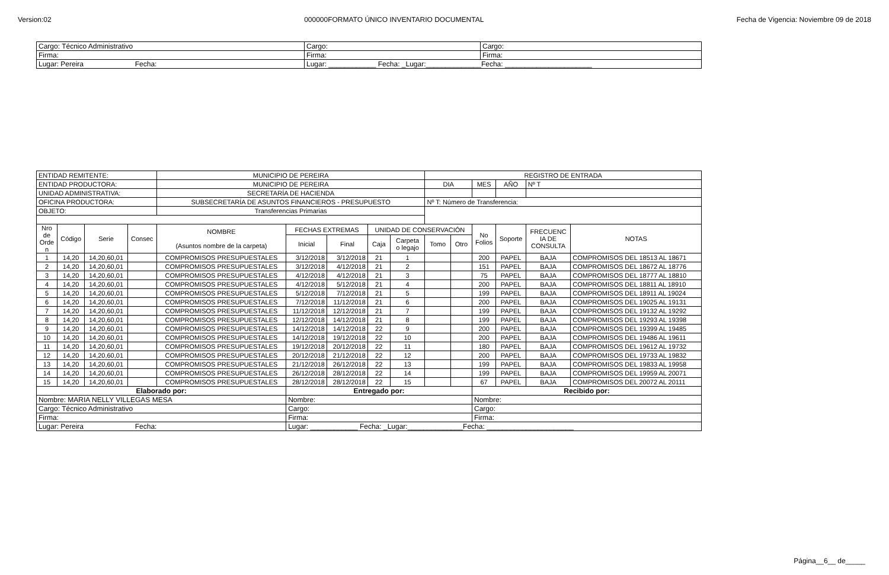Version:02 000000FORMATO ÚNICO INVENTARIO DOCUMENTAL Fecha de Vigencia: Noviembre 09 de 2018
| Cargo: Técnico Administrativo | Cargo: | Cargo: |
| Firma: | Firma: | Firma: |
| Lugar: Pereira Fecha: | Lugar: ____________ Fecha: _Lugar:______________Fecha: ______________________ | |
| ENTIDAD REMITENTE: | | | | MUNICIPIO DE PEREIRA | | | | | REGISTRO DE ENTRADA | | | | | |
| ENTIDAD PRODUCTORA: | | | | MUNICIPIO DE PEREIRA | | | | | DIA | | MES | AÑO | Nº T | |
| UNIDAD ADMINISTRATIVA: | | | | SECRETARÍA DE HACIENDA | | | | | | | | | | |
| OFICINA PRODUCTORA: | | | | SUBSECRETARÍA DE ASUNTOS FINANCIEROS - PRESUPUESTO | | | | | Nº T: Número de Transferencia: | | | | | |
| OBJETO: | | | | Transferencias Primarias | | | | | | | | | | |
| Nro de Orde n | Código | Serie | Consec | NOMBRE (Asuntos nombre de la carpeta) | FECHAS EXTREMAS | | UNIDAD DE CONSERVACIÓN | | | | No Folios | Soporte | FRECUENC IA DE CONSULTA | NOTAS |
| | | | | | Inicial | Final | Caja | Carpeta o legajo | Tomo | Otro | | | | |
| 1 | 14,20 | 14,20,60,01 | | COMPROMISOS PRESUPUESTALES | 3/12/2018 | 3/12/2018 | 21 | 1 | | | 200 | PAPEL | BAJA | COMPROMISOS DEL 18513 AL 18671 |
| 2 | 14,20 | 14,20,60,01 | | COMPROMISOS PRESUPUESTALES | 3/12/2018 | 4/12/2018 | 21 | 2 | | | 151 | PAPEL | BAJA | COMPROMISOS DEL 18672 AL 18776 |
| 3 | 14,20 | 14,20,60,01 | | COMPROMISOS PRESUPUESTALES | 4/12/2018 | 4/12/2018 | 21 | 3 | | | 75 | PAPEL | BAJA | COMPROMISOS DEL 18777 AL 18810 |
| 4 | 14,20 | 14,20,60,01 | | COMPROMISOS PRESUPUESTALES | 4/12/2018 | 5/12/2018 | 21 | 4 | | | 200 | PAPEL | BAJA | COMPROMISOS DEL 18811 AL 18910 |
| 5 | 14,20 | 14,20,60,01 | | COMPROMISOS PRESUPUESTALES | 5/12/2018 | 7/12/2018 | 21 | 5 | | | 199 | PAPEL | BAJA | COMPROMISOS DEL 18911 AL 19024 |
| 6 | 14,20 | 14,20,60,01 | | COMPROMISOS PRESUPUESTALES | 7/12/2018 | 11/12/2018 | 21 | 6 | | | 200 | PAPEL | BAJA | COMPROMISOS DEL 19025 AL 19131 |
| 7 | 14,20 | 14,20,60,01 | | COMPROMISOS PRESUPUESTALES | 11/12/2018 | 12/12/2018 | 21 | 7 | | | 199 | PAPEL | BAJA | COMPROMISOS DEL 19132 AL 19292 |
| 8 | 14,20 | 14,20,60,01 | | COMPROMISOS PRESUPUESTALES | 12/12/2018 | 14/12/2018 | 21 | 8 | | | 199 | PAPEL | BAJA | COMPROMISOS DEL 19293 AL 19398 |
| 9 | 14,20 | 14,20,60,01 | | COMPROMISOS PRESUPUESTALES | 14/12/2018 | 14/12/2018 | 22 | 9 | | | 200 | PAPEL | BAJA | COMPROMISOS DEL 19399 AL 19485 |
| 10 | 14,20 | 14,20,60,01 | | COMPROMISOS PRESUPUESTALES | 14/12/2018 | 19/12/2018 | 22 | 10 | | | 200 | PAPEL | BAJA | COMPROMISOS DEL 19486 AL 19611 |
| 11 | 14,20 | 14,20,60,01 | | COMPROMISOS PRESUPUESTALES | 19/12/2018 | 20/12/2018 | 22 | 11 | | | 180 | PAPEL | BAJA | COMPROMISOS DEL 19612 AL 19732 |
| 12 | 14,20 | 14,20,60,01 | | COMPROMISOS PRESUPUESTALES | 20/12/2018 | 21/12/2018 | 22 | 12 | | | 200 | PAPEL | BAJA | COMPROMISOS DEL 19733 AL 19832 |
| 13 | 14,20 | 14,20,60,01 | | COMPROMISOS PRESUPUESTALES | 21/12/2018 | 26/12/2018 | 22 | 13 | | | 199 | PAPEL | BAJA | COMPROMISOS DEL 19833 AL 19958 |
| 14 | 14,20 | 14,20,60,01 | | COMPROMISOS PRESUPUESTALES | 26/12/2018 | 28/12/2018 | 22 | 14 | | | 199 | PAPEL | BAJA | COMPROMISOS DEL 19959 AL 20071 |
| 15 | 14,20 | 14,20,60,01 | | COMPROMISOS PRESUPUESTALES | 28/12/2018 | 28/12/2018 | 22 | 15 | | | 67 | PAPEL | BAJA | COMPROMISOS DEL 20072 AL 20111 |
| Elaborado por: | | | | | Entregado por: | | | | | | Recibido por: | | | |
| Nombre: MARIA NELLY VILLEGAS MESA | | | | | Nombre: | | | | | | Nombre: | | | |
| Cargo: Técnico Administrativo | | | | | Cargo: | | | | | | Cargo: | | | |
| Firma: | | | | | Firma: | | | | | | Firma: | | | |
| Lugar: Pereira Fecha: | | | | | Lugar: ____________ Fecha: _Lugar:______________Fecha: ______________________ | | | | | | | | | |
Página__6__ de_____